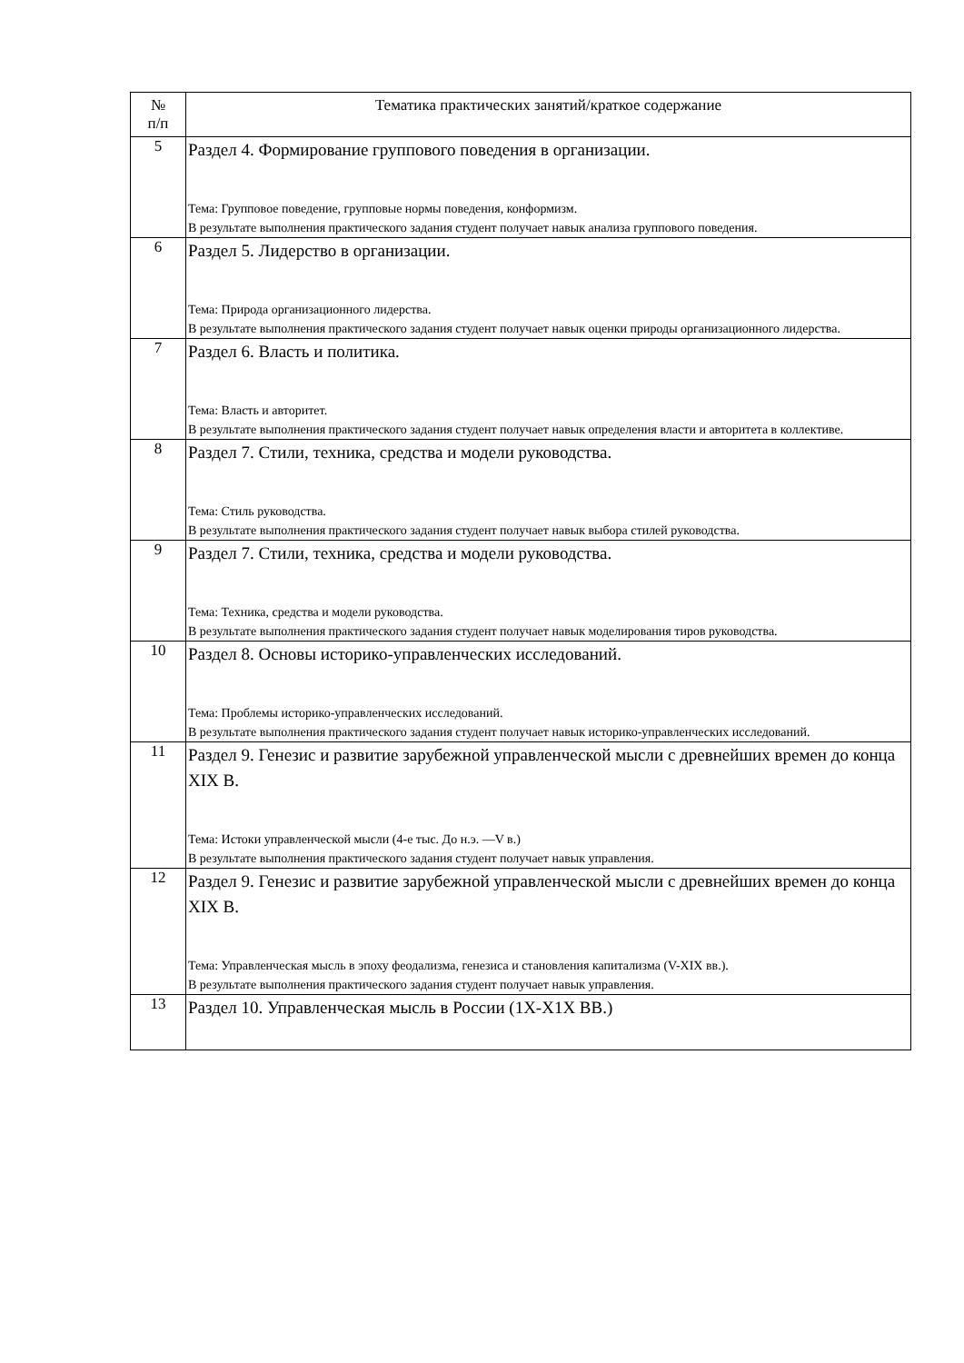| № п/п | Тематика практических занятий/краткое содержание |
| --- | --- |
| 5 | Раздел 4. Формирование группового поведения в организации. Тема: Групповое поведение, групповые нормы поведения, конформизм. В результате выполнения практического задания студент получает навык анализа группового поведения. |
| 6 | Раздел 5. Лидерство в организации. Тема: Природа организационного лидерства. В результате выполнения практического задания студент получает навык оценки природы организационного лидерства. |
| 7 | Раздел 6. Власть и политика. Тема: Власть и авторитет. В результате выполнения практического задания студент получает навык определения власти и авторитета в коллективе. |
| 8 | Раздел 7. Стили, техника, средства и модели руководства. Тема: Стиль руководства. В результате выполнения практического задания студент получает навык выбора стилей руководства. |
| 9 | Раздел 7. Стили, техника, средства и модели руководства. Тема: Техника, средства и модели руководства. В результате выполнения практического задания студент получает навык моделирования тиров руководства. |
| 10 | Раздел 8. Основы историко-управленческих исследований. Тема: Проблемы историко-управленческих исследований. В результате выполнения практического задания студент получает навык историко-управленческих исследований. |
| 11 | Раздел 9. Генезис и развитие зарубежной управленческой мысли с древнейших времен до конца XIX В. Тема: Истоки управленческой мысли (4-е тыс. До н.э. —V в.) В результате выполнения практического задания студент получает навык управления. |
| 12 | Раздел 9. Генезис и развитие зарубежной управленческой мысли с древнейших времен до конца XIX В. Тема: Управленческая мысль в эпоху феодализма, генезиса и становления капитализма (V-XIX вв.). В результате выполнения практического задания студент получает навык управления. |
| 13 | Раздел 10. Управленческая мысль в России (1Х-Х1Х ВВ.) |